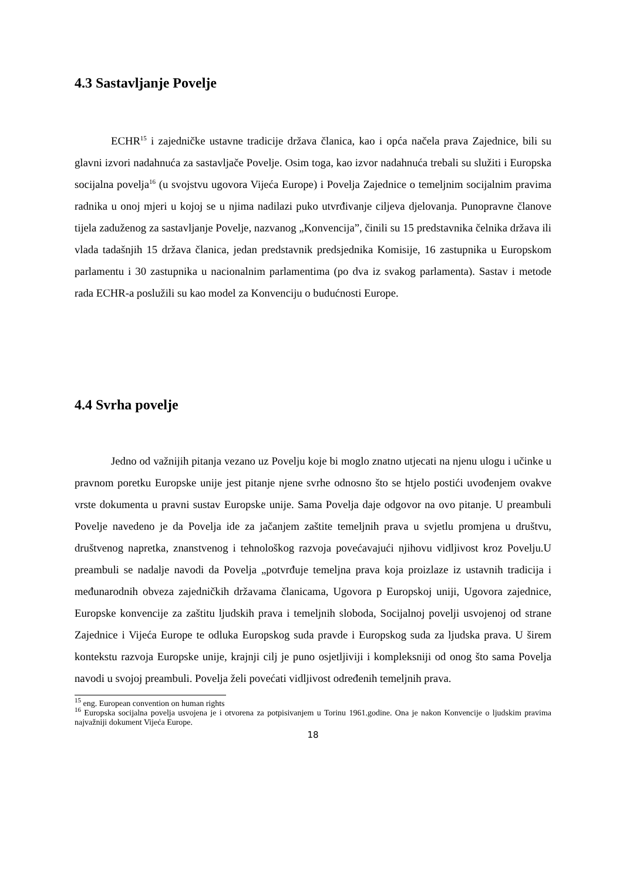4.3 Sastavljanje Povelje
ECHR<sup>15</sup> i zajedničke ustavne tradicije država članica, kao i opća načela prava Zajednice, bili su glavni izvori nadahnuća za sastavljače Povelje. Osim toga, kao izvor nadahnuća trebali su služiti i Europska socijalna povelja<sup>16</sup> (u svojstvu ugovora Vijeća Europe) i Povelja Zajednice o temeljnim socijalnim pravima radnika u onoj mjeri u kojoj se u njima nadilazi puko utvrđivanje ciljeva djelovanja. Punopravne članove tijela zaduženog za sastavljanje Povelje, nazvanog „Konvencija”, činili su 15 predstavnika čelnika država ili vlada tadašnjih 15 država članica, jedan predstavnik predsjednika Komisije, 16 zastupnika u Europskom parlamentu i 30 zastupnika u nacionalnim parlamentima (po dva iz svakog parlamenta). Sastav i metode rada ECHR-a poslužili su kao model za Konvenciju o budućnosti Europe.
4.4 Svrha povelje
Jedno od važnijih pitanja vezano uz Povelju koje bi moglo znatno utjecati na njenu ulogu i učinke u pravnom poretku Europske unije jest pitanje njene svrhe odnosno što se htjelo postići uvođenjem ovakve vrste dokumenta u pravni sustav Europske unije. Sama Povelja daje odgovor na ovo pitanje. U preambuli Povelje navedeno je da Povelja ide za jačanjem zaštite temeljnih prava u svjetlu promjena u društvu, društvenog napretka, znanstvenog i tehnološkog razvoja povećavajući njihovu vidljivost kroz Povelju.U preambuli se nadalje navodi da Povelja „potvrđuje temeljna prava koja proizlaze iz ustavnih tradicija i međunarodnih obveza zajedničkih državama članicama, Ugovora p Europskoj uniji, Ugovora zajednice, Europske konvencije za zaštitu ljudskih prava i temeljnih sloboda, Socijalnoj povelji usvojenoj od strane Zajednice i Vijeća Europe te odluka Europskog suda pravde i Europskog suda za ljudska prava. U širem kontekstu razvoja Europske unije, krajnji cilj je puno osjetljiviji i kompleksniji od onog što sama Povelja navodi u svojoj preambuli. Povelja želi povećati vidljivost određenih temeljnih prava.
<sup>15</sup> eng. European convention on human rights
<sup>16</sup> Europska socijalna povelja usvojena je i otvorena za potpisivanjem u Torinu 1961.godine. Ona je nakon Konvencije o ljudskim pravima najvažniji dokument Vijeća Europe.
18